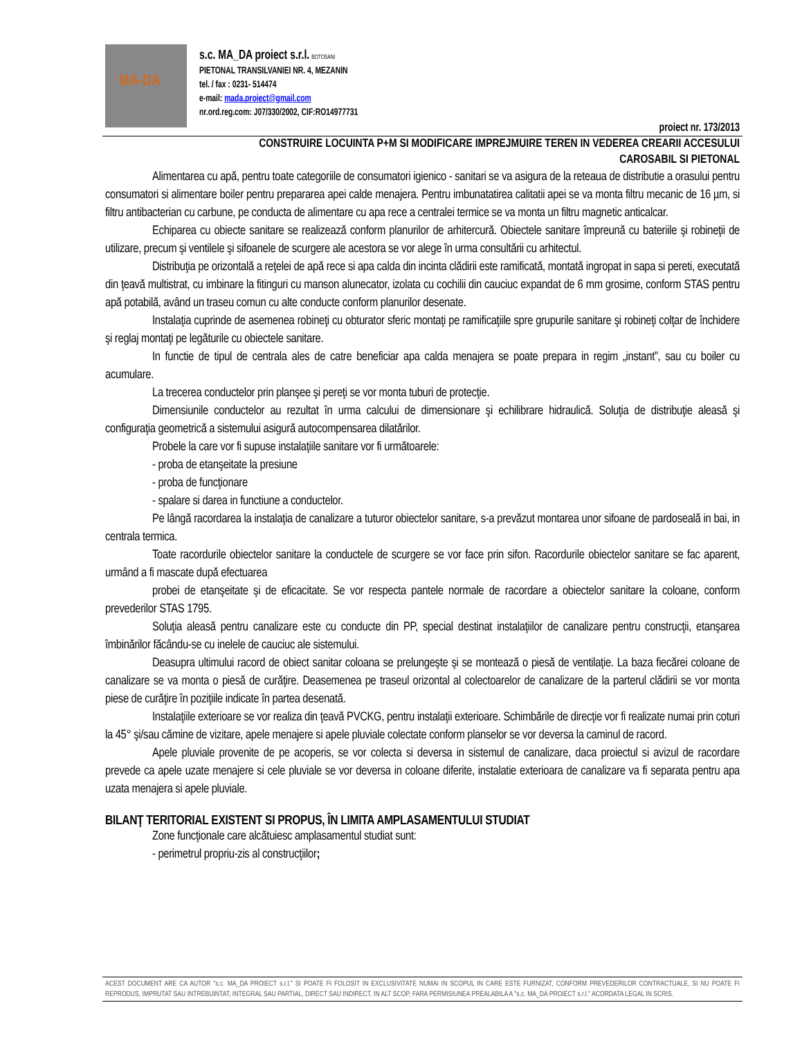MA-DA
s.c. MA_DA proiect s.r.l. BOTOSANI
PIETONAL TRANSILVANIEI NR. 4, MEZANIN
tel. / fax : 0231- 514474
e-mail: mada.proiect@gmail.com
nr.ord.reg.com: J07/330/2002, CIF:RO14977731
proiect nr. 173/2013
CONSTRUIRE LOCUINTA P+M SI MODIFICARE IMPREJMUIRE TEREN IN VEDEREA CREARII ACCESULUI
CAROSABIL SI PIETONAL
Alimentarea cu apă, pentru toate categoriile de consumatori igienico - sanitari se va asigura de la reteaua de distributie a orasului pentru consumatori si alimentare boiler pentru prepararea apei calde menajera. Pentru imbunatatirea calitatii apei se va monta filtru mecanic de 16 µm, si filtru antibacterian cu carbune, pe conducta de alimentare cu apa rece a centralei termice se va monta un filtru magnetic anticalcar.
Echiparea cu obiecte sanitare se realizează conform planurilor de arhitercură. Obiectele sanitare împreună cu bateriile şi robineţii de utilizare, precum şi ventilele şi sifoanele de scurgere ale acestora se vor alege în urma consultării cu arhitectul.
Distribuţia pe orizontală a reţelei de apă rece si apa calda din incinta clădirii este ramificată, montată ingropat in sapa si pereti, executată din ţeavă multistrat, cu imbinare la fitinguri cu manson alunecator, izolata cu cochilii din cauciuc expandat de 6 mm grosime, conform STAS pentru apă potabilă, având un traseu comun cu alte conducte conform planurilor desenate.
Instalaţia cuprinde de asemenea robineţi cu obturator sferic montaţi pe ramificaţiile spre grupurile sanitare şi robineţi colţar de închidere şi reglaj montaţi pe legăturile cu obiectele sanitare.
In functie de tipul de centrala ales de catre beneficiar apa calda menajera se poate prepara in regim „instant”, sau cu boiler cu acumulare.
La trecerea conductelor prin planşee şi pereţi se vor monta tuburi de protecţie.
Dimensiunile conductelor au rezultat în urma calcului de dimensionare şi echilibrare hidraulică. Soluţia de distribuţie aleasă şi configuraţia geometrică a sistemului asigură autocompensarea dilatărilor.
Probele la care vor fi supuse instalaţiile sanitare vor fi următoarele:
- proba de etanşeitate la presiune
- proba de funcţionare
- spalare si darea in functiune a conductelor.
Pe lângă racordarea la instalaţia de canalizare a tuturor obiectelor sanitare, s-a prevăzut montarea unor sifoane de pardoseală in bai, in centrala termica.
Toate racordurile obiectelor sanitare la conductele de scurgere se vor face prin sifon. Racordurile obiectelor sanitare se fac aparent, urmând a fi mascate după efectuarea
probei de etanşeitate şi de eficacitate. Se vor respecta pantele normale de racordare a obiectelor sanitare la coloane, conform prevederilor STAS 1795.
Soluţia aleasă pentru canalizare este cu conducte din PP, special destinat instalaţiilor de canalizare pentru construcţii, etanşarea îmbinărilor făcându-se cu inelele de cauciuc ale sistemului.
Deasupra ultimului racord de obiect sanitar coloana se prelungeşte şi se montează o piesă de ventilaţie. La baza fiecărei coloane de canalizare se va monta o piesă de curăţire. Deasemenea pe traseul orizontal al colectoarelor de canalizare de la parterul clădirii se vor monta piese de curăţire în poziţiile indicate în partea desenată.
Instalaţiile exterioare se vor realiza din ţeavă PVCKG, pentru instalaţii exterioare. Schimbările de direcţie vor fi realizate numai prin coturi la 45° şi/sau cămine de vizitare, apele menajere si apele pluviale colectate conform planselor se vor deversa la caminul de racord.
Apele pluviale provenite de pe acoperis, se vor colecta si deversa in sistemul de canalizare, daca proiectul si avizul de racordare prevede ca apele uzate menajere si cele pluviale se vor deversa in coloane diferite, instalatie exterioara de canalizare va fi separata pentru apa uzata menajera si apele pluviale.
BILANŢ TERITORIAL EXISTENT SI PROPUS, ÎN LIMITA AMPLASAMENTULUI STUDIAT
Zone funcţionale care alcătuiesc amplasamentul studiat sunt:
- perimetrul propriu-zis al construcţiilor;
ACEST DOCUMENT ARE CA AUTOR "s.c. MA_DA PROIECT s.r.l." SI POATE FI FOLOSIT IN EXCLUSIVITATE NUMAI IN SCOPUL IN CARE ESTE FURNIZAT, CONFORM PREVEDERILOR CONTRACTUALE, SI NU POATE FI REPRODUS, IMPRUTAT SAU INTREBUINTAT, INTEGRAL SAU PARTIAL, DIRECT SAU INDIRECT, IN ALT SCOP, FARA PERMISIUNEA PREALABILA A "s.c. MA_DA PROIECT s.r.l." ACORDATA LEGAL IN SCRIS.